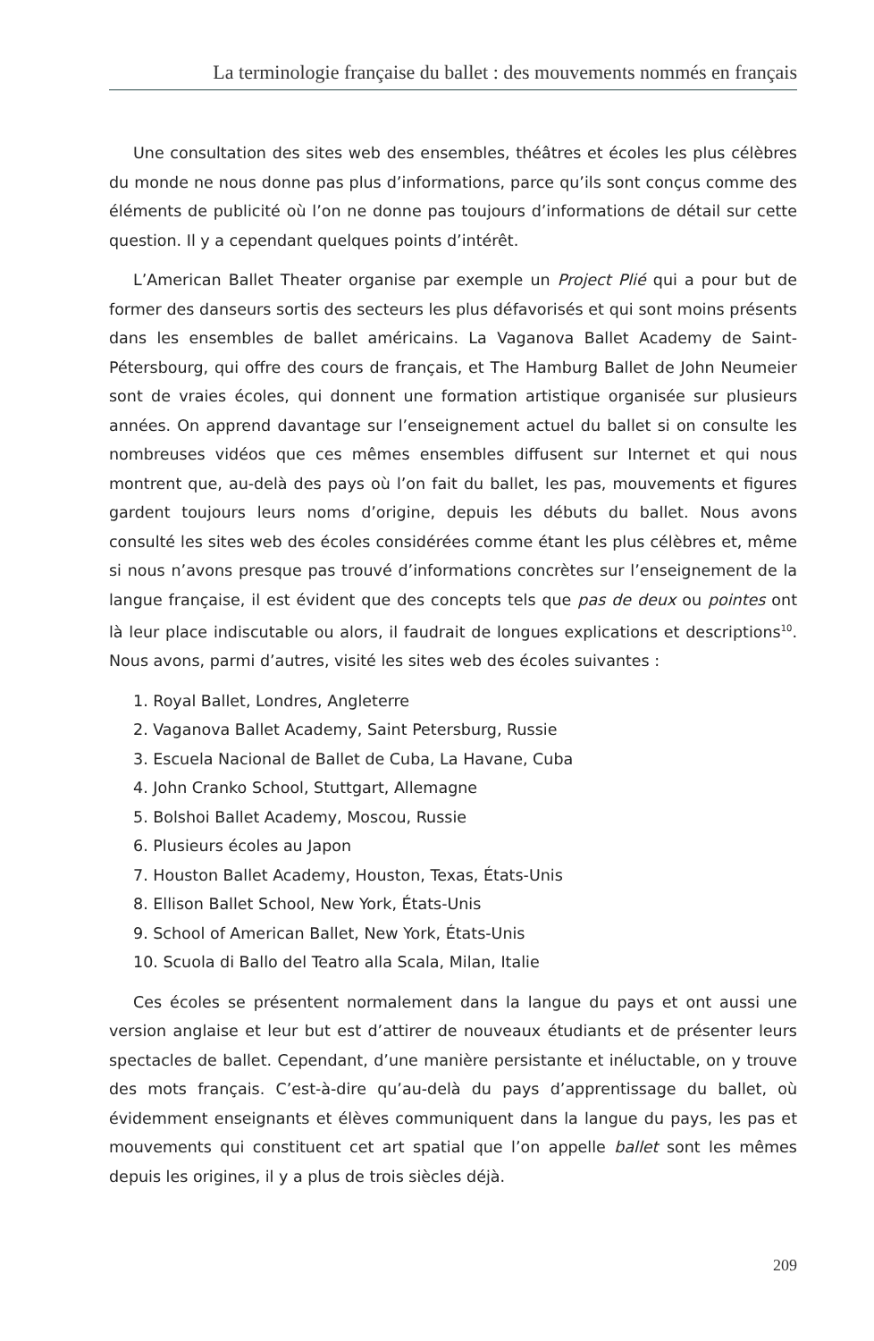La terminologie française du ballet : des mouvements nommés en français
Une consultation des sites web des ensembles, théâtres et écoles les plus célèbres du monde ne nous donne pas plus d’informations, parce qu’ils sont conçus comme des éléments de publicité où l’on ne donne pas toujours d’informations de détail sur cette question. Il y a cependant quelques points d’intérêt.
L’American Ballet Theater organise par exemple un Project Plié qui a pour but de former des danseurs sortis des secteurs les plus défavorisés et qui sont moins présents dans les ensembles de ballet américains. La Vaganova Ballet Academy de Saint-Pétersbourg, qui offre des cours de français, et The Hamburg Ballet de John Neumeier sont de vraies écoles, qui donnent une formation artistique organisée sur plusieurs années. On apprend davantage sur l’enseignement actuel du ballet si on consulte les nombreuses vidéos que ces mêmes ensembles diffusent sur Internet et qui nous montrent que, au-delà des pays où l’on fait du ballet, les pas, mouvements et figures gardent toujours leurs noms d’origine, depuis les débuts du ballet. Nous avons consulté les sites web des écoles considérées comme étant les plus célèbres et, même si nous n’avons presque pas trouvé d’informations concrètes sur l’enseignement de la langue française, il est évident que des concepts tels que pas de deux ou pointes ont là leur place indiscutable ou alors, il faudrait de longues explications et descriptions<sup>10</sup>. Nous avons, parmi d’autres, visité les sites web des écoles suivantes :
1. Royal Ballet, Londres, Angleterre
2. Vaganova Ballet Academy, Saint Petersburg, Russie
3. Escuela Nacional de Ballet de Cuba, La Havane, Cuba
4. John Cranko School, Stuttgart, Allemagne
5. Bolshoi Ballet Academy, Moscou, Russie
6. Plusieurs écoles au Japon
7. Houston Ballet Academy, Houston, Texas, États-Unis
8. Ellison Ballet School, New York, États-Unis
9. School of American Ballet, New York, États-Unis
10. Scuola di Ballo del Teatro alla Scala, Milan, Italie
Ces écoles se présentent normalement dans la langue du pays et ont aussi une version anglaise et leur but est d’attirer de nouveaux étudiants et de présenter leurs spectacles de ballet. Cependant, d’une manière persistante et inéluctable, on y trouve des mots français. C’est-à-dire qu’au-delà du pays d’apprentissage du ballet, où évidemment enseignants et élèves communiquent dans la langue du pays, les pas et mouvements qui constituent cet art spatial que l’on appelle ballet sont les mêmes depuis les origines, il y a plus de trois siècles déjà.
209